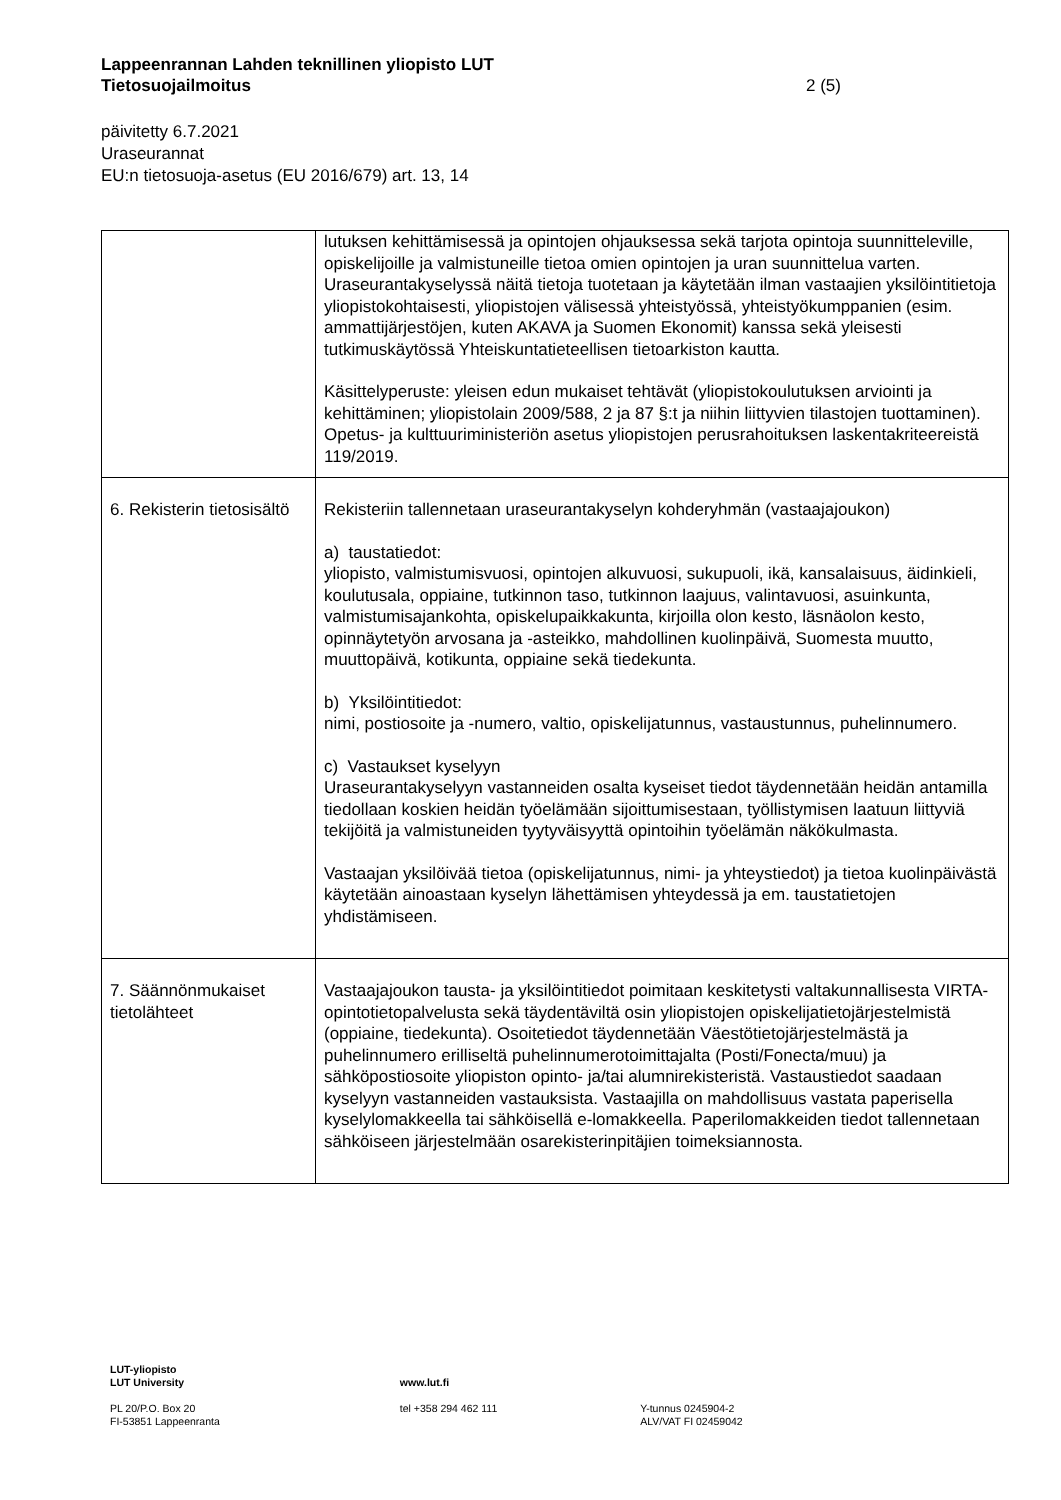Lappeenrannan Lahden teknillinen yliopisto LUT
Tietosuojailmoitus 2 (5)
päivitetty 6.7.2021
Uraseurannat
EU:n tietosuoja-asetus (EU 2016/679) art. 13, 14
| | lutuksen kehittämisessä ja opintojen ohjauksessa sekä tarjota opintoja suunnitteleville, opiskelijoille ja valmistuneille tietoa omien opintojen ja uran suunnittelua varten. Uraseurantakyselyssä näitä tietoja tuotetaan ja käytetään ilman vastaajien yksilöintitietoja yliopistokohtaisesti, yliopistojen välisessä yhteistyössä, yhteistyökumppanien (esim. ammattijärjestöjen, kuten AKAVA ja Suomen Ekonomit) kanssa sekä yleisesti tutkimuskäytössä Yhteiskuntatieteellisen tietoarkiston kautta. Käsittelyperuste: yleisen edun mukaiset tehtävät (yliopistokoulutuksen arviointi ja kehittäminen; yliopistolain 2009/588, 2 ja 87 §:t ja niihin liittyvien tilastojen tuottaminen). Opetus- ja kulttuuriministeriön asetus yliopistojen perusrahoituksen laskentakriteereistä 119/2019. |
| 6. Rekisterin tietosisältö | Rekisteriin tallennetaan uraseurantakyselyn kohderyhmän (vastaajajoukon) a) taustatiedot: yliopisto, valmistumisvuosi, opintojen alkuvuosi, sukupuoli, ikä, kansalaisuus, äidinkieli, koulutusala, oppiaine, tutkinnon taso, tutkinnon laajuus, valintavuosi, asuinkunta, valmistumisajankohta, opiskelupaikkakunta, kirjoilla olon kesto, läsnäolon kesto, opinnäytetyön arvosana ja -asteikko, mahdollinen kuolinpäivä, Suomesta muutto, muuttopäivä, kotikunta, oppiaine sekä tiedekunta. b) Yksilöintitiedot: nimi, postiosoite ja -numero, valtio, opiskelijatunnus, vastaustunnus, puhelinnumero. c) Vastaukset kyselyyn Uraseurantakyselyyn vastanneiden osalta kyseiset tiedot täydennetään heidän antamilla tiedollaan koskien heidän työelämään sijoittumisestaan, työllistymisen laatuun liittyviä tekijöitä ja valmistuneiden tyytyväisyyttä opintoihin työelämän näkökulmasta. Vastaajan yksilöivää tietoa (opiskelijatunnus, nimi- ja yhteystiedot) ja tietoa kuolinpäivästä käytetään ainoastaan kyselyn lähettämisen yhteydessä ja em. taustatietojen yhdistämiseen. |
| 7. Säännönmukaiset tietolähteet | Vastaajajoukon tausta- ja yksilöintitiedot poimitaan keskitetysti valtakunnallisesta VIRTA-opintotietopalvelusta sekä täydentäviltä osin yliopistojen opiskelijatietojärjestelmistä (oppiaine, tiedekunta). Osoitetiedot täydennetään Väestötietojärjestelmästä ja puhelinnumero erilliseltä puhelinnumerotoimittajalta (Posti/Fonecta/muu) ja sähköpostiosoite yliopiston opinto- ja/tai alumnirekisteristä. Vastaustiedot saadaan kyselyyn vastanneiden vastauksista. Vastaajilla on mahdollisuus vastata paperisella kyselylomakkeella tai sähköisellä e-lomakkeella. Paperilomakkeiden tiedot tallennetaan sähköiseen järjestelmään osarekisterinpitäjien toimeksiannosta. |
LUT-yliopisto
LUT University
www.lut.fi
PL 20/P.O. Box 20
FI-53851 Lappeenranta
tel +358 294 462 111 Y-tunnus 0245904-2
ALV/VAT FI 02459042